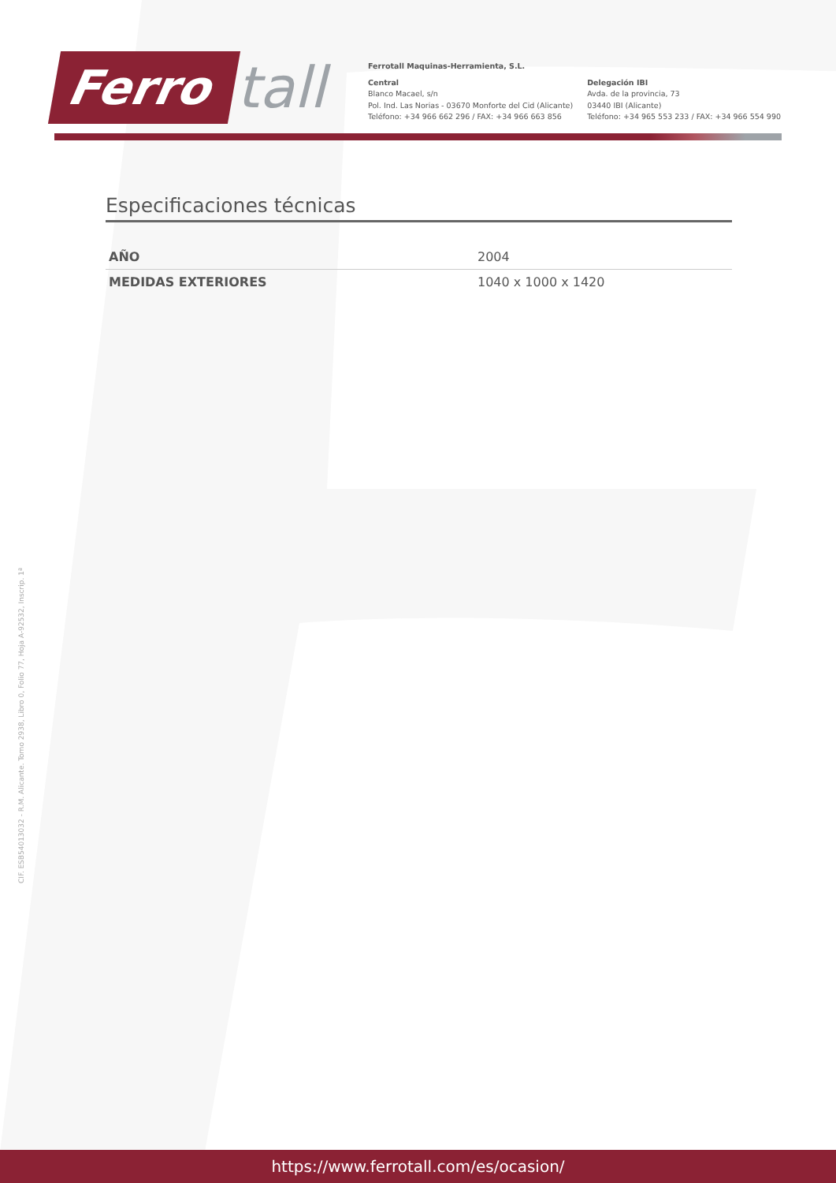Ferro tall
Ferrotall Maquinas-Herramienta, S.L.
Central
Blanco Macael, s/n
Pol. Ind. Las Norias - 03670 Monforte del Cid (Alicante)
Teléfono: +34 966 662 296 / FAX: +34 966 663 856
Delegación IBI
Avda. de la provincia, 73
03440 IBI (Alicante)
Teléfono: +34 965 553 233 / FAX: +34 966 554 990
Especificaciones técnicas
| AÑO | 2004 |
| MEDIDAS EXTERIORES | 1040 x 1000 x 1420 |
CIF. ESB54013032 - R.M. Alicante. Tomo 2938, Libro 0, Folio 77, Hoja A-92532, Inscrip. 1ª
https://www.ferrotall.com/es/ocasion/